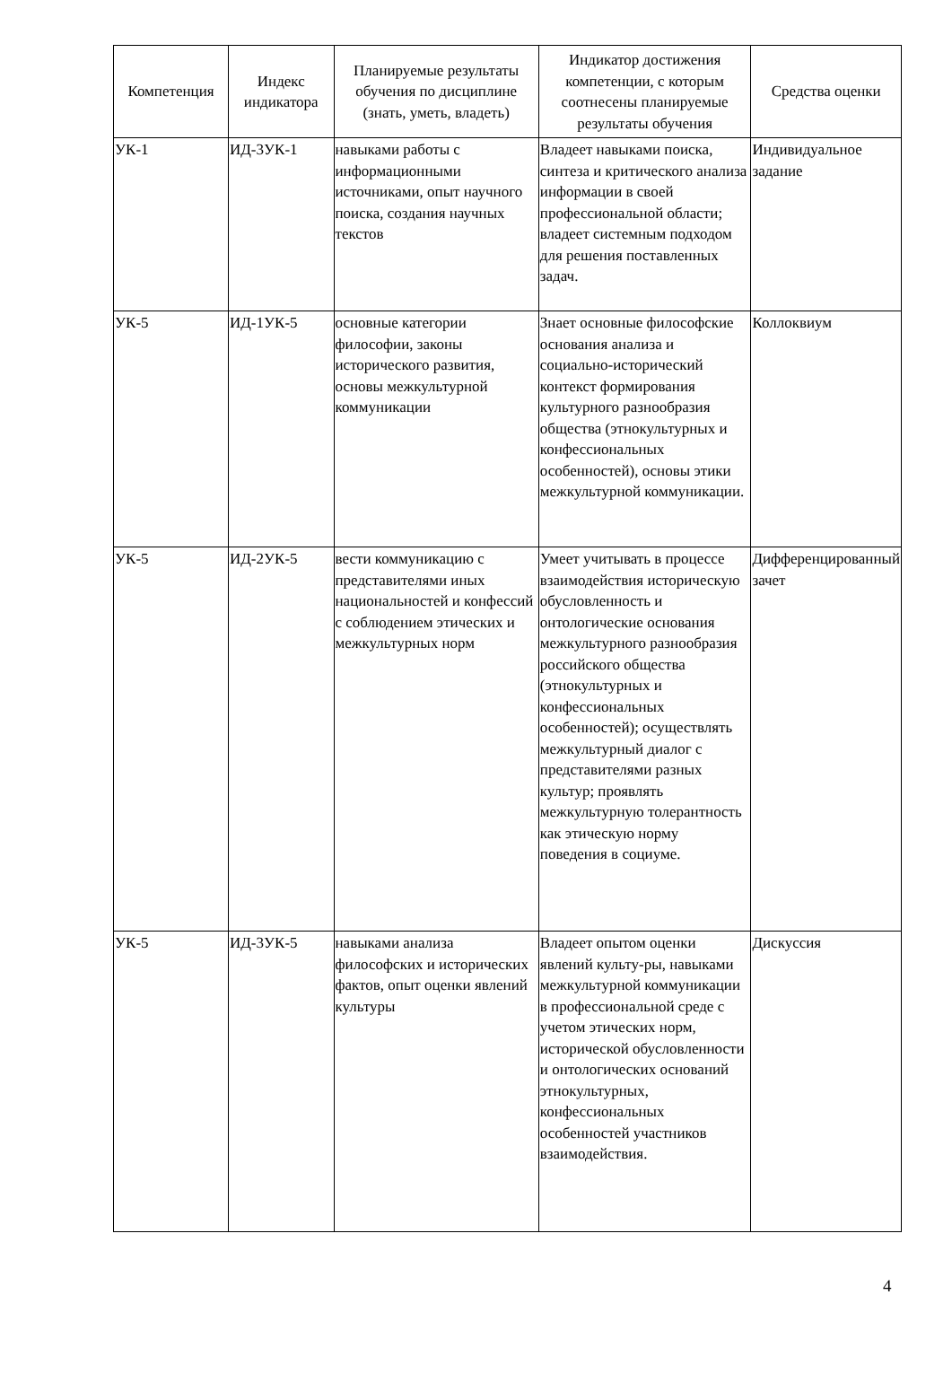| Компетенция | Индекс индикатора | Планируемые результаты обучения по дисциплине (знать, уметь, владеть) | Индикатор достижения компетенции, с которым соотнесены планируемые результаты обучения | Средства оценки |
| --- | --- | --- | --- | --- |
| УК-1 | ИД-3УК-1 | навыками работы с информационными источниками, опыт научного поиска, создания научных текстов | Владеет навыками поиска, синтеза и критического анализа информации в своей профессиональной области; владеет системным подходом для решения поставленных задач. | Индивидуальное задание |
| УК-5 | ИД-1УК-5 | основные категории философии, законы исторического развития, основы межкультурной коммуникации | Знает основные философские основания анализа и социально-исторический контекст формирования культурного разнообразия общества (этнокультурных и конфессиональных особенностей), основы этики межкультурной коммуникации. | Коллоквиум |
| УК-5 | ИД-2УК-5 | вести коммуникацию с представителями иных национальностей и конфессий с соблюдением этических и межкультурных норм | Умеет учитывать в процессе взаимодействия историческую обусловленность и онтологические основания межкультурного разнообразия российского общества (этнокультурных и конфессиональных особенностей); осуществлять межкультурный диалог с представителями разных культур; проявлять межкультурную толерантность как этическую норму поведения в социуме. | Дифференцированный зачет |
| УК-5 | ИД-3УК-5 | навыками анализа философских и исторических фактов, опыт оценки явлений культуры | Владеет опытом оценки явлений культу-ры, навыками межкультурной коммуникации в профессиональной среде с учетом этических норм, исторической обусловленности и онтологических оснований этнокультурных, конфессиональных особенностей участников взаимодействия. | Дискуссия |
4